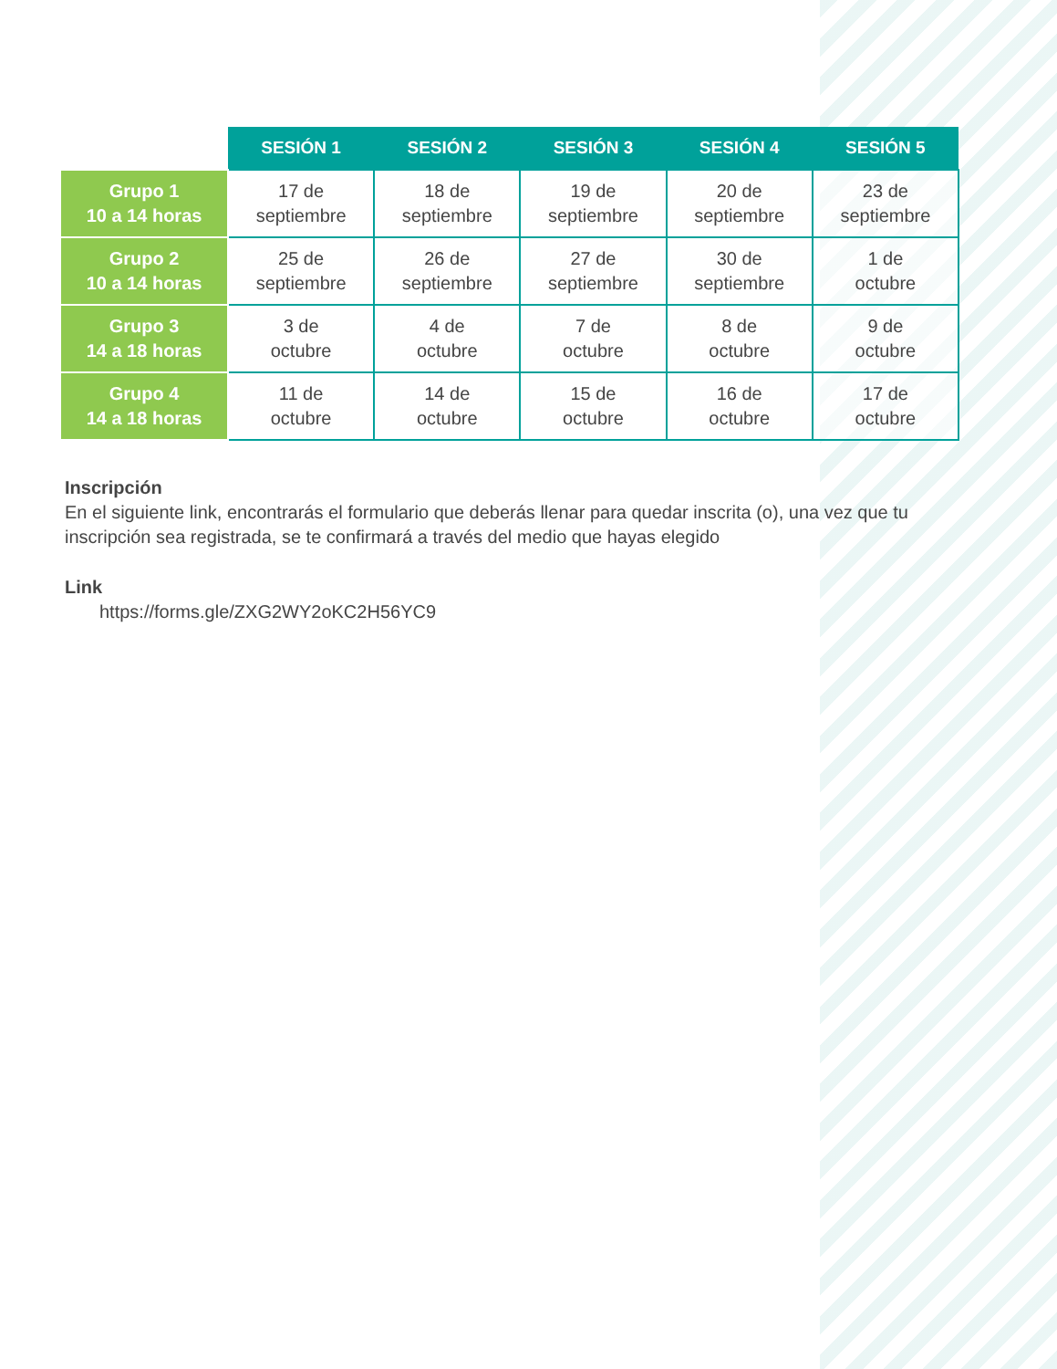| | SESIÓN 1 | SESIÓN 2 | SESIÓN 3 | SESIÓN 4 | SESIÓN 5 |
| --- | --- | --- | --- | --- | --- |
| Grupo 1 10 a 14 horas | 17 de septiembre | 18 de septiembre | 19 de septiembre | 20 de septiembre | 23 de septiembre |
| Grupo 2 10 a 14 horas | 25 de septiembre | 26 de septiembre | 27 de septiembre | 30 de septiembre | 1 de octubre |
| Grupo 3 14 a 18 horas | 3 de octubre | 4 de octubre | 7 de octubre | 8 de octubre | 9 de octubre |
| Grupo 4 14 a 18 horas | 11 de octubre | 14 de octubre | 15 de octubre | 16 de octubre | 17 de octubre |
Inscripción
En el siguiente link, encontrarás el formulario que deberás llenar para quedar inscrita (o), una vez que tu inscripción sea registrada, se te confirmará a través del medio que hayas elegido
Link
https://forms.gle/ZXG2WY2oKC2H56YC9